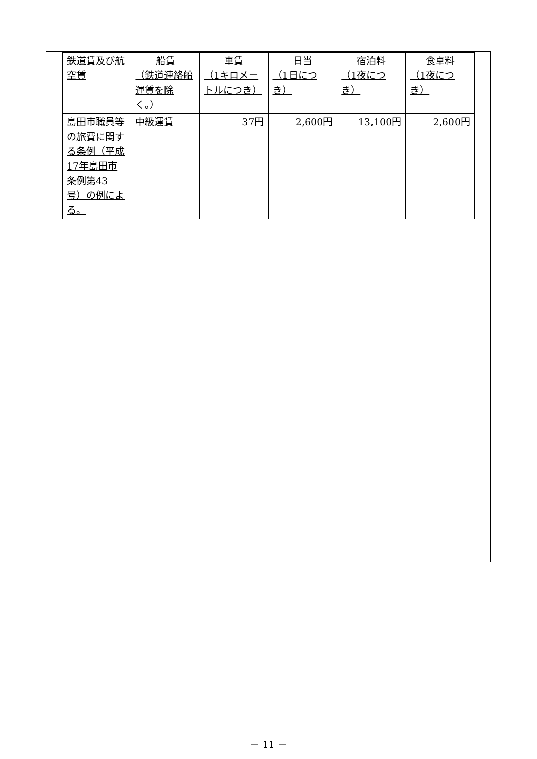| 鉄道賃及び航空賃 | 船賃 （鉄道連絡船運賃を除く。） | 車賃 （1キロメートルにつき） | 日当 （1日につき） | 宿泊料 （1夜につき） | 食卓料 （1夜につき） |
| 島田市職員等の旅費に関する条例（平成17年島田市条例第43号）の例による。 | 中級運賃 | 37円 | 2,600円 | 13,100円 | 2,600円 |
－ 11 －